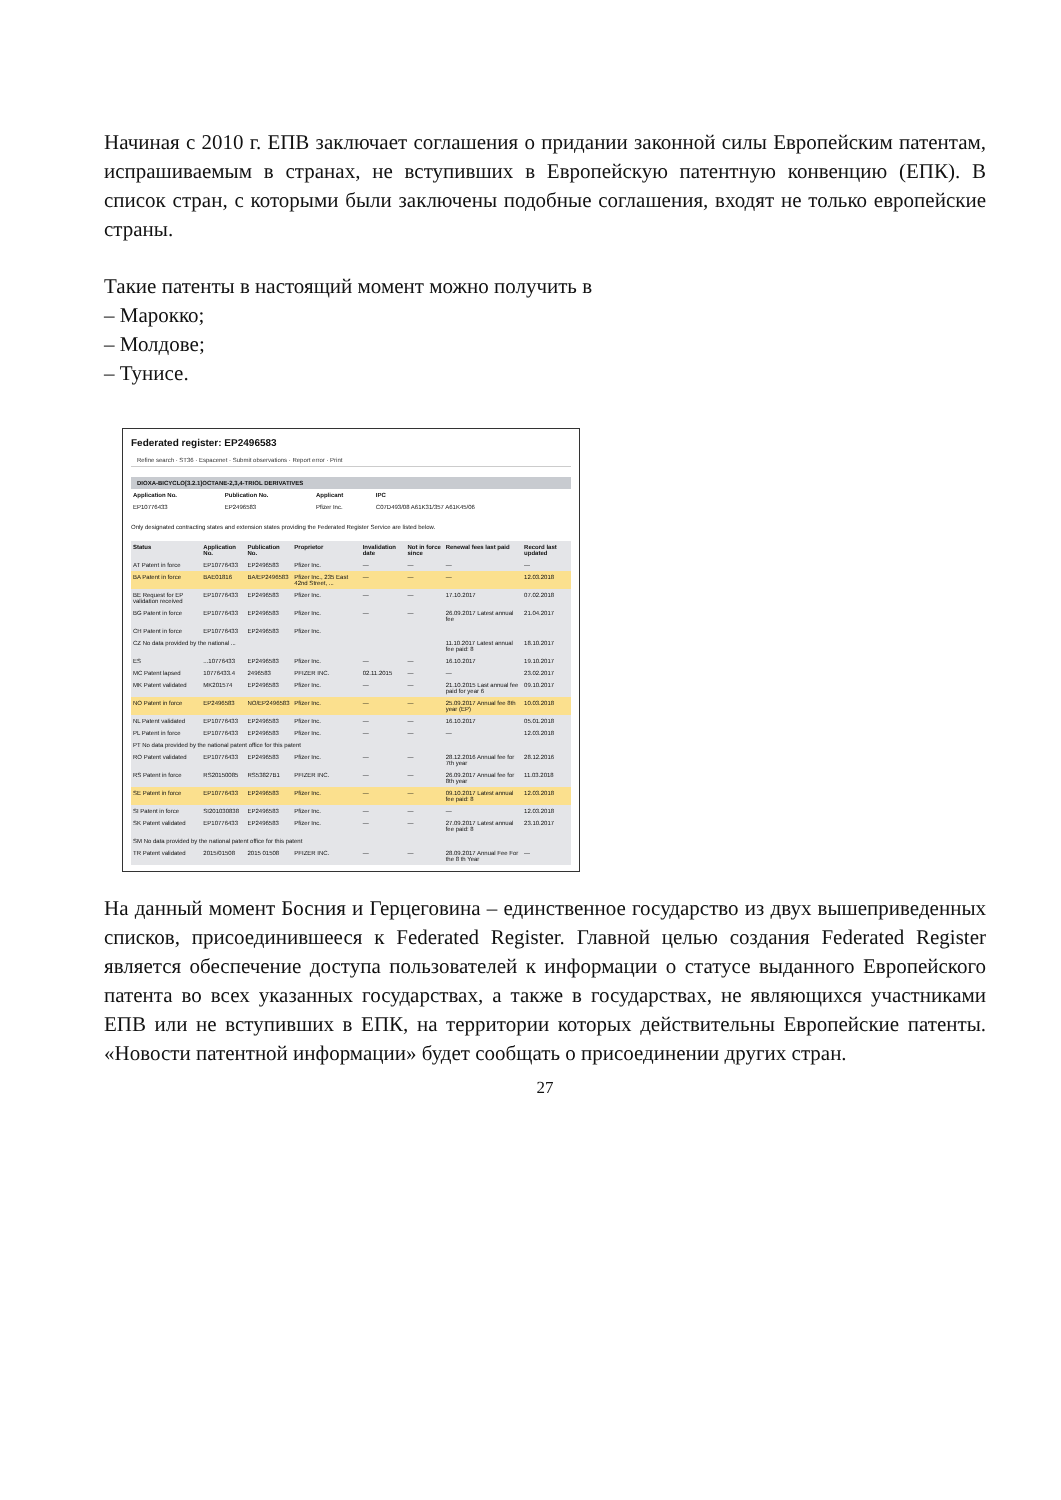Начиная с 2010 г. ЕПВ заключает соглашения о придании законной силы Европейским патентам, испрашиваемым в странах, не вступивших в Европейскую патентную конвенцию (ЕПК). В список стран, с которыми были заключены подобные соглашения, входят не только европейские страны.
Такие патенты в настоящий момент можно получить в
– Марокко;
– Молдове;
– Тунисе.
Federated register: EP2496583
Refine search · ST36 · Espacenet · Submit observations · Report error · Print
DIOXA-BICYCLO[3.2.1]OCTANE-2,3,4-TRIOL DERIVATIVES
| Application No. | Publication No. | Applicant | IPC |
| --- | --- | --- | --- |
| EP10776433 | EP2496583 | Pfizer Inc. | C07D493/08 A61K31/357 A61K45/06 |
Only designated contracting states and extension states providing the Federated Register Service are listed below.
| Status | Application No. | Publication No. | Proprietor | Invalidation date | Not in force since | Renewal fees last paid | Record last updated |
| --- | --- | --- | --- | --- | --- | --- | --- |
| AT Patent in force | EP10776433 | EP2496583 | Pfizer Inc. | — | — | — | — |
| BA Patent in force | BAE01816 | BA/EP2496583 | Pfizer Inc., 235 East 42nd Street, ... | — | — | — | 12.03.2018 |
| BE Request for EP validation received | EP10776433 | EP2496583 | Pfizer Inc. | — | — | 17.10.2017 | 07.02.2018 |
| BG Patent in force | EP10776433 | EP2496583 | Pfizer Inc. | — | — | 26.09.2017 Latest annual fee | 21.04.2017 |
| CH Patent in force | EP10776433 | EP2496583 | Pfizer Inc. | | | | |
| CZ No data provided by the national ... | | | | | | 11.10.2017 Latest annual fee paid: 8 | 18.10.2017 |
| ES | ...10776433 | EP2496583 | Pfizer Inc. | — | — | 16.10.2017 | 19.10.2017 |
| MC Patent lapsed | 10776433.4 | 2496583 | PFIZER INC. | 02.11.2015 | — | — | 23.02.2017 |
| MK Patent validated | MK201574 | EP2496583 | Pfizer Inc. | — | — | 21.10.2015 Last annual fee paid for year 6 | 09.10.2017 |
| NO Patent in force | EP2496583 | NO/EP2496583 | Pfizer Inc. | — | — | 25.09.2017 Annual fee 8th year (EP) | 10.03.2018 |
| NL Patent validated | EP10776433 | EP2496583 | Pfizer Inc. | — | — | 16.10.2017 | 05.01.2018 |
| PL Patent in force | EP10776433 | EP2496583 | Pfizer Inc. | — | — | — | 12.03.2018 |
| PT No data provided by the national patent office for this patent | | | | | | | |
| RO Patent validated | EP10776433 | EP2496583 | Pfizer Inc. | — | — | 28.12.2016 Annual fee for 7th year | 28.12.2016 |
| RS Patent in force | RS20150085 | RS53827B1 | PFIZER INC. | — | — | 26.09.2017 Annual fee for 8th year | 11.03.2018 |
| SE Patent in force | EP10776433 | EP2496583 | Pfizer Inc. | — | — | 09.10.2017 Latest annual fee paid: 8 | 12.03.2018 |
| SI Patent in force | SI201030838 | EP2496583 | Pfizer Inc. | — | — | — | 12.03.2018 |
| SK Patent validated | EP10776433 | EP2496583 | Pfizer Inc. | — | — | 27.09.2017 Latest annual fee paid: 8 | 23.10.2017 |
| SM No data provided by the national patent office for this patent | | | | | | | |
| TR Patent validated | 2015/01508 | 2015 01508 | PFIZER INC. | — | — | 28.09.2017 Annual Fee For the 8 th Year | — |
На данный момент Босния и Герцеговина – единственное государство из двух вышеприведенных списков, присоединившееся к Federated Register. Главной целью создания Federated Register является обеспечение доступа пользователей к информации о статусе выданного Европейского патента во всех указанных государствах, а также в государствах, не являющихся участниками ЕПВ или не вступивших в ЕПК, на территории которых действительны Европейские патенты. «Новости патентной информации» будет сообщать о присоединении других стран.
27